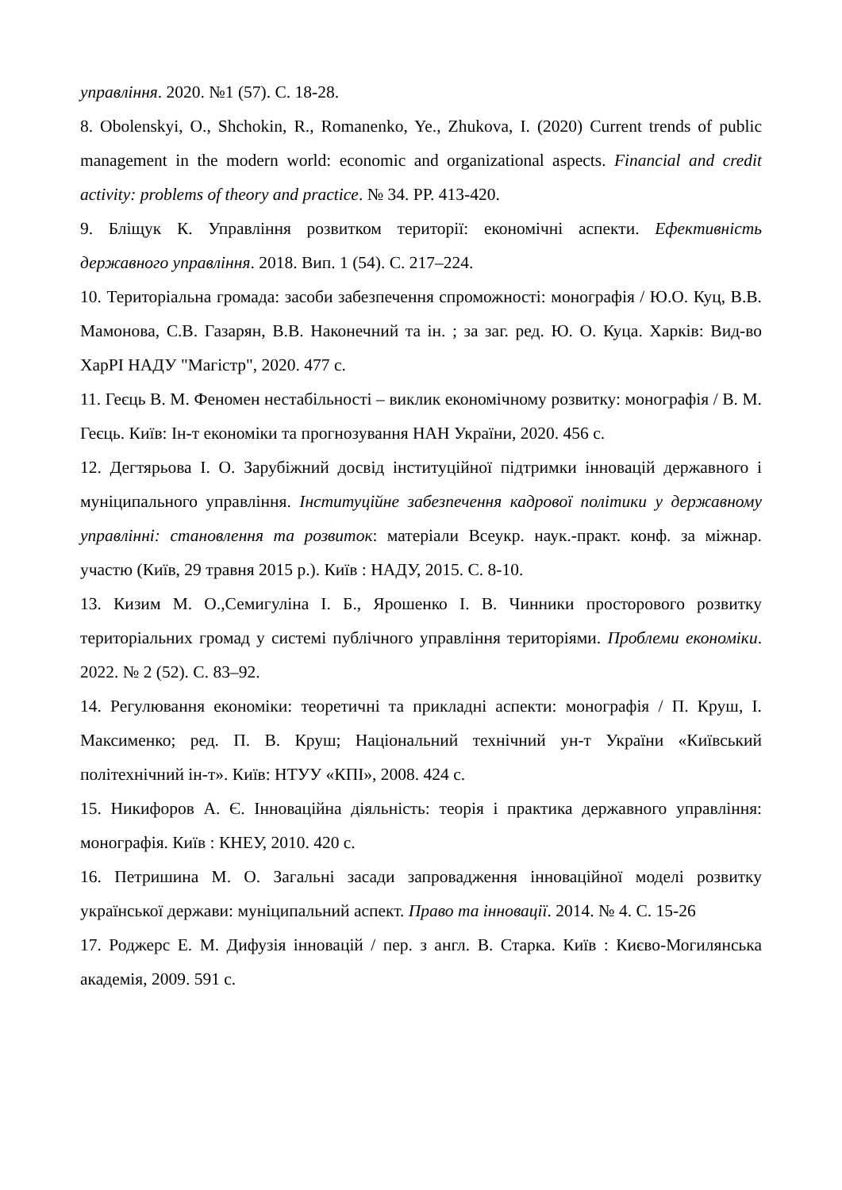управління. 2020. №1 (57). С. 18-28.
8. Obolenskyi, O., Shchokin, R., Romanenko, Ye., Zhukova, I. (2020) Current trends of public management in the modern world: economic and organizational aspects. Financial and credit activity: problems of theory and practice. № 34. РР. 413-420.
9. Бліщук К. Управління розвитком території: економічні аспекти. Ефективність державного управління. 2018. Вип. 1 (54). С. 217–224.
10. Територіальна громада: засоби забезпечення спроможності: монографія / Ю.О. Куц, В.В. Мамонова, С.В. Газарян, В.В. Наконечний та ін. ; за заг. ред. Ю. О. Куца. Харків: Вид-во ХарРІ НАДУ "Магістр", 2020. 477 с.
11. Геєць В. М. Феномен нестабільності – виклик економічному розвитку: монографія / В. М. Геєць. Київ: Ін-т економіки та прогнозування НАН України, 2020. 456 с.
12. Дегтярьова І. О. Зарубіжний досвід інституційної підтримки інновацій державного і муніципального управління. Інституційне забезпечення кадрової політики у державному управлінні: становлення та розвиток: матеріали Всеукр. наук.-практ. конф. за міжнар. участю (Київ, 29 травня 2015 р.). Київ : НАДУ, 2015. С. 8-10.
13. Кизим М. О.,Семигуліна І. Б., Ярошенко І. В. Чинники просторового розвитку територіальних громад у системі публічного управління територіями. Проблеми економіки. 2022. № 2 (52). С. 83–92.
14. Регулювання економіки: теоретичні та прикладні аспекти: монографія / П. Круш, І. Максименко; ред. П. В. Круш; Національний технічний ун-т України «Київський політехнічний ін-т». Київ: НТУУ «КПІ», 2008. 424 с.
15. Никифоров А. Є. Інноваційна діяльність: теорія і практика державного управління: монографія. Київ : КНЕУ, 2010. 420 с.
16. Петришина М. О. Загальні засади запровадження інноваційної моделі розвитку української держави: муніципальний аспект. Право та інновації. 2014. № 4. С. 15-26
17. Роджерс Е. М. Дифузія інновацій / пер. з англ. В. Старка. Київ : Києво-Могилянська академія, 2009. 591 с.